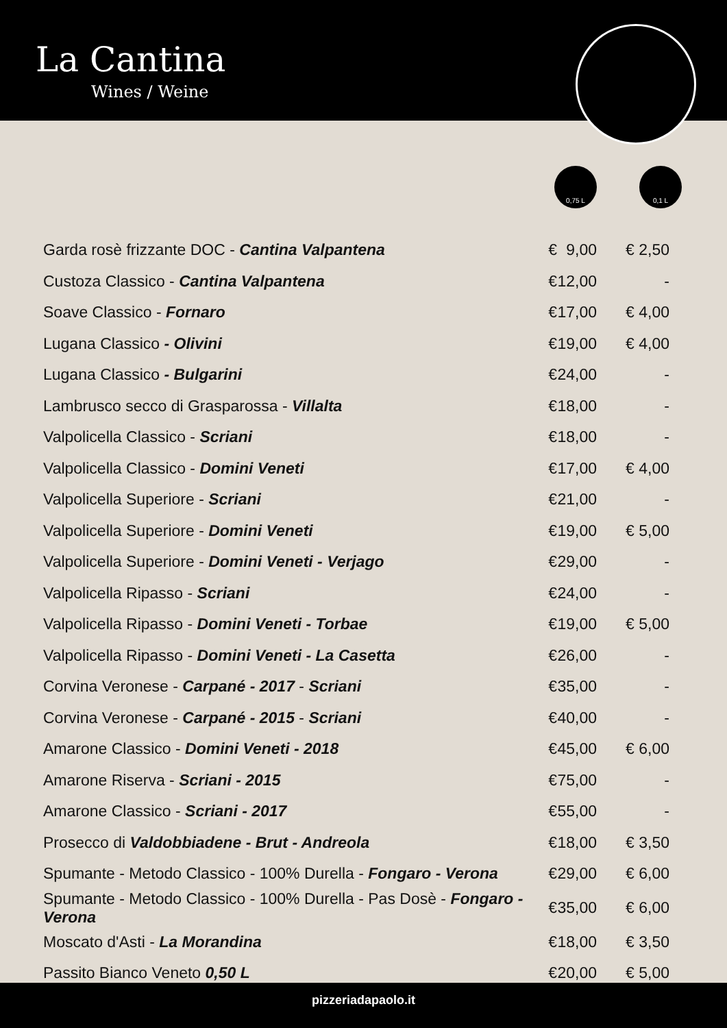La Cantina
Wines / Weine
0,75 L 0,1 L
| Garda rosè frizzante DOC - Cantina Valpantena | € | 9,00 | € 2,50 |
| Custoza Classico - Cantina Valpantena | € | 12,00 | - |
| Soave Classico - Fornaro | € | 17,00 | € 4,00 |
| Lugana Classico - Olivini | € | 19,00 | € 4,00 |
| Lugana Classico - Bulgarini | € | 24,00 | - |
| Lambrusco secco di Grasparossa - Villalta | € | 18,00 | - |
| Valpolicella Classico - Scriani | € | 18,00 | - |
| Valpolicella Classico - Domini Veneti | € | 17,00 | € 4,00 |
| Valpolicella Superiore - Scriani | € | 21,00 | - |
| Valpolicella Superiore - Domini Veneti | € | 19,00 | € 5,00 |
| Valpolicella Superiore - Domini Veneti - Verjago | € | 29,00 | - |
| Valpolicella Ripasso - Scriani | € | 24,00 | - |
| Valpolicella Ripasso - Domini Veneti - Torbae | € | 19,00 | € 5,00 |
| Valpolicella Ripasso - Domini Veneti - La Casetta | € | 26,00 | - |
| Corvina Veronese - Carpané - 2017 - Scriani | € | 35,00 | - |
| Corvina Veronese - Carpané - 2015 - Scriani | € | 40,00 | - |
| Amarone Classico - Domini Veneti - 2018 | € | 45,00 | € 6,00 |
| Amarone Riserva - Scriani - 2015 | € | 75,00 | - |
| Amarone Classico - Scriani - 2017 | € | 55,00 | - |
| Prosecco di Valdobbiadene - Brut - Andreola | € | 18,00 | € 3,50 |
| Spumante - Metodo Classico - 100% Durella - Fongaro - Verona | € | 29,00 | € 6,00 |
| Spumante - Metodo Classico - 100% Durella - Pas Dosè - Fongaro - Verona | € | 35,00 | € 6,00 |
| Moscato d'Asti - La Morandina | € | 18,00 | € 3,50 |
| Passito Bianco Veneto 0,50 L | € | 20,00 | € 5,00 |
pizzeriadapaolo.it